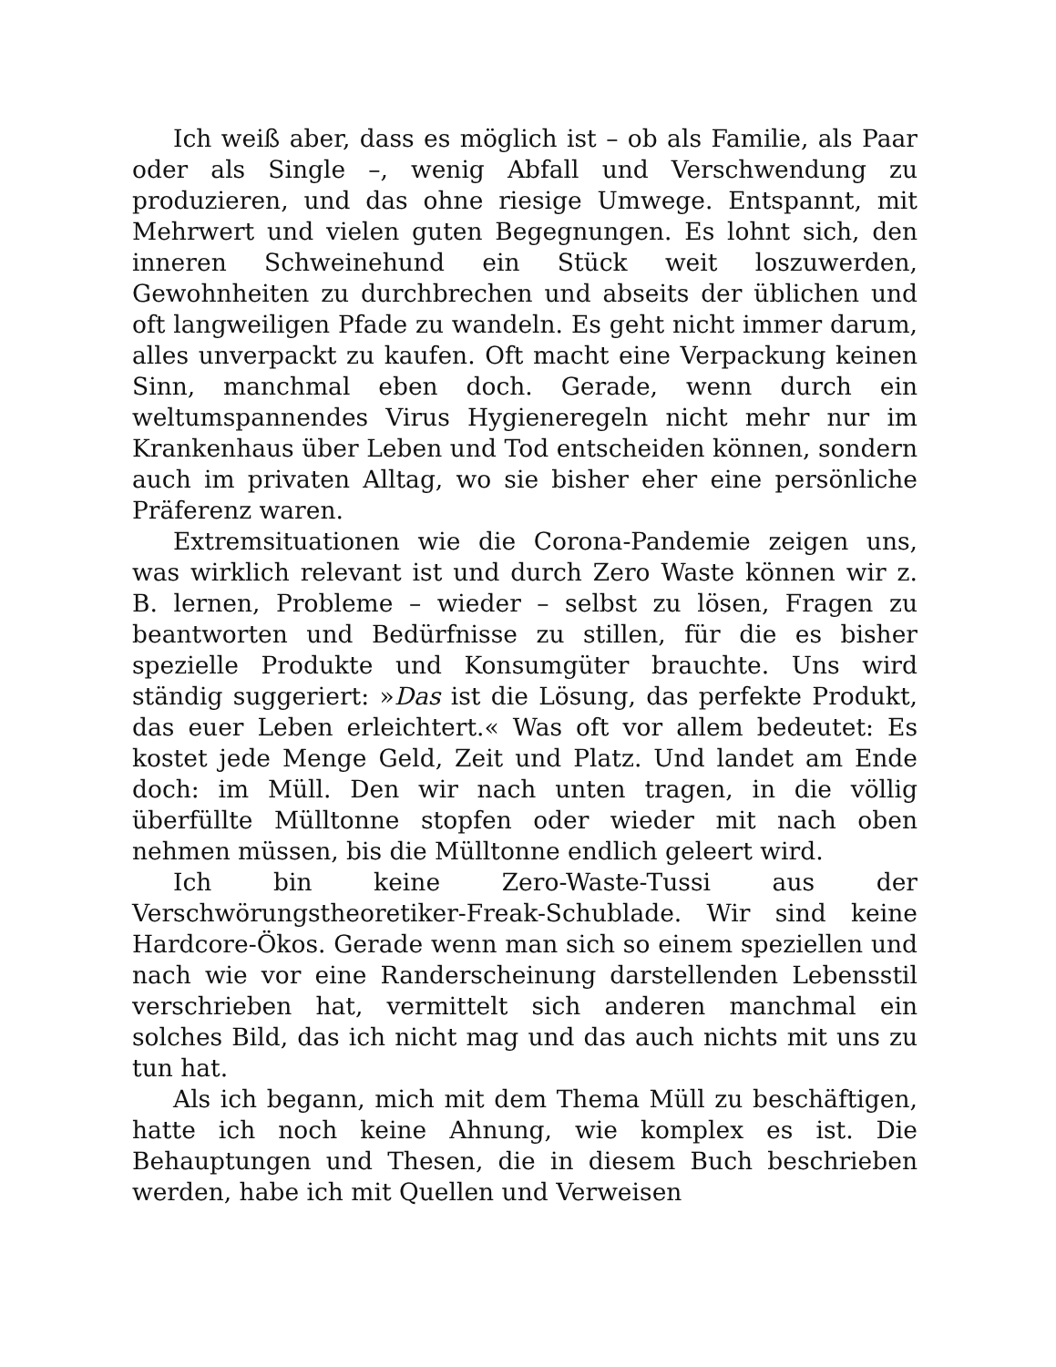Ich weiß aber, dass es möglich ist – ob als Familie, als Paar oder als Single –, wenig Abfall und Verschwendung zu produzieren, und das ohne riesige Umwege. Entspannt, mit Mehrwert und vielen guten Begegnungen. Es lohnt sich, den inneren Schweinehund ein Stück weit loszuwerden, Gewohnheiten zu durchbrechen und abseits der üblichen und oft langweiligen Pfade zu wandeln. Es geht nicht immer darum, alles unverpackt zu kaufen. Oft macht eine Verpackung keinen Sinn, manchmal eben doch. Gerade, wenn durch ein weltumspannendes Virus Hygieneregeln nicht mehr nur im Krankenhaus über Leben und Tod entscheiden können, sondern auch im privaten Alltag, wo sie bisher eher eine persönliche Präferenz waren.
Extremsituationen wie die Corona-Pandemie zeigen uns, was wirklich relevant ist und durch Zero Waste können wir z. B. lernen, Probleme – wieder – selbst zu lösen, Fragen zu beantworten und Bedürfnisse zu stillen, für die es bisher spezielle Produkte und Konsumgüter brauchte. Uns wird ständig suggeriert: »Das ist die Lösung, das perfekte Produkt, das euer Leben erleichtert.« Was oft vor allem bedeutet: Es kostet jede Menge Geld, Zeit und Platz. Und landet am Ende doch: im Müll. Den wir nach unten tragen, in die völlig überfüllte Mülltonne stopfen oder wieder mit nach oben nehmen müssen, bis die Mülltonne endlich geleert wird.
Ich bin keine Zero-Waste-Tussi aus der Verschwörungstheoretiker-Freak-Schublade. Wir sind keine Hardcore-Ökos. Gerade wenn man sich so einem speziellen und nach wie vor eine Randerscheinung darstellenden Lebensstil verschrieben hat, vermittelt sich anderen manchmal ein solches Bild, das ich nicht mag und das auch nichts mit uns zu tun hat.
Als ich begann, mich mit dem Thema Müll zu beschäftigen, hatte ich noch keine Ahnung, wie komplex es ist. Die Behauptungen und Thesen, die in diesem Buch beschrieben werden, habe ich mit Quellen und Verweisen